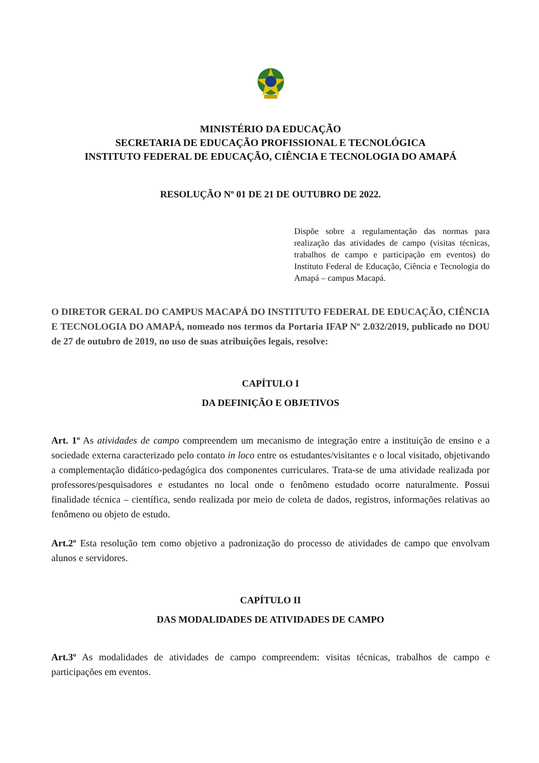MINISTÉRIO DA EDUCAÇÃO
SECRETARIA DE EDUCAÇÃO PROFISSIONAL E TECNOLÓGICA
INSTITUTO FEDERAL DE EDUCAÇÃO, CIÊNCIA E TECNOLOGIA DO AMAPÁ
RESOLUÇÃO Nº 01 DE 21 DE OUTUBRO DE 2022.
Dispõe sobre a regulamentação das normas para realização das atividades de campo (visitas técnicas, trabalhos de campo e participação em eventos) do Instituto Federal de Educação, Ciência e Tecnologia do Amapá – campus Macapá.
O DIRETOR GERAL DO CAMPUS MACAPÁ DO INSTITUTO FEDERAL DE EDUCAÇÃO, CIÊNCIA E TECNOLOGIA DO AMAPÁ, nomeado nos termos da Portaria IFAP Nº 2.032/2019, publicado no DOU de 27 de outubro de 2019, no uso de suas atribuições legais, resolve:
CAPÍTULO I
DA DEFINIÇÃO E OBJETIVOS
Art. 1º As atividades de campo compreendem um mecanismo de integração entre a instituição de ensino e a sociedade externa caracterizado pelo contato in loco entre os estudantes/visitantes e o local visitado, objetivando a complementação didático-pedagógica dos componentes curriculares. Trata-se de uma atividade realizada por professores/pesquisadores e estudantes no local onde o fenômeno estudado ocorre naturalmente. Possui finalidade técnica – científica, sendo realizada por meio de coleta de dados, registros, informações relativas ao fenômeno ou objeto de estudo.
Art.2º Esta resolução tem como objetivo a padronização do processo de atividades de campo que envolvam alunos e servidores.
CAPÍTULO II
DAS MODALIDADES DE ATIVIDADES DE CAMPO
Art.3º As modalidades de atividades de campo compreendem: visitas técnicas, trabalhos de campo e participações em eventos.